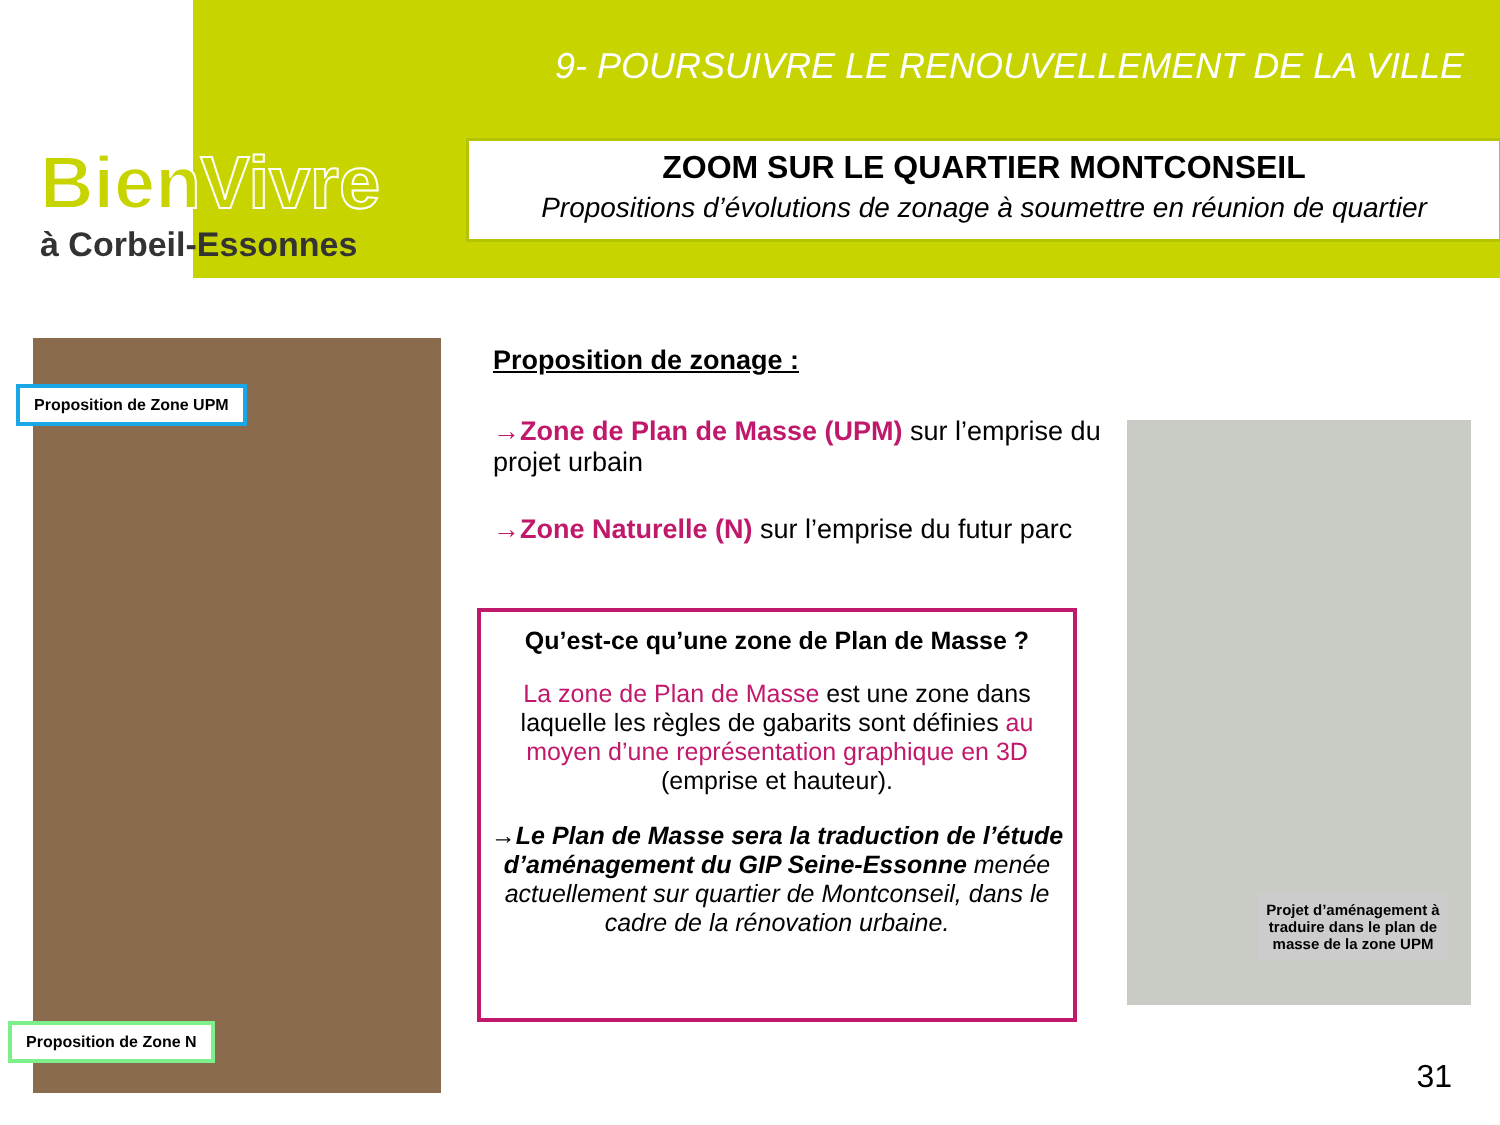BienVivre
à Corbeil-Essonnes
9- POURSUIVRE LE RENOUVELLEMENT DE LA VILLE
ZOOM SUR LE QUARTIER MONTCONSEIL
Propositions d’évolutions de zonage à soumettre en réunion de quartier
Proposition de Zone UPM
Proposition de Zone N
Proposition de zonage :
→Zone de Plan de Masse (UPM) sur l’emprise du projet urbain
→Zone Naturelle (N) sur l’emprise du futur parc
Qu’est-ce qu’une zone de Plan de Masse ?
La zone de Plan de Masse est une zone dans laquelle les règles de gabarits sont définies au moyen d’une représentation graphique en 3D (emprise et hauteur).
→Le Plan de Masse sera la traduction de l’étude d’aménagement du GIP Seine-Essonne menée actuellement sur quartier de Montconseil, dans le cadre de la rénovation urbaine.
Projet d’aménagement à traduire dans le plan de masse de la zone UPM
31